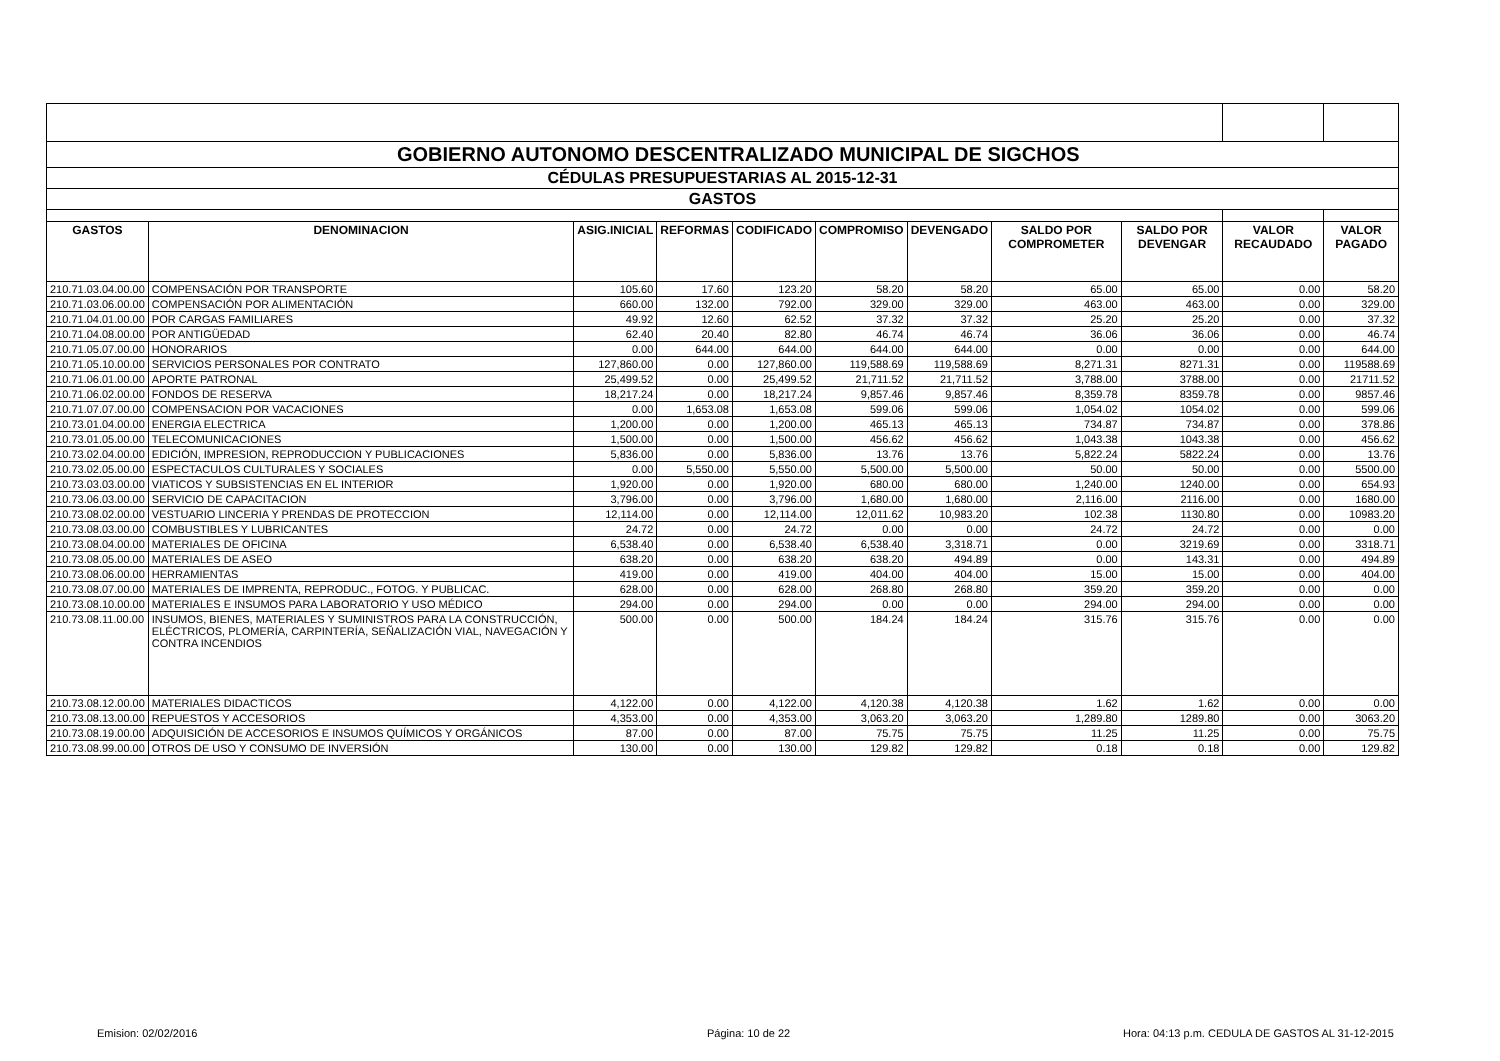| GOBIERNO AUTONOMO DESCENTRALIZADO MUNICIPAL DE SIGCHOS | | | | | | | | | | |
| CÉDULAS PRESUPUESTARIAS AL 2015-12-31 | | | | | | | | | | |
| GASTOS | | | | | | | | | | |
| GASTOS | DENOMINACION | ASIG.INICIAL | REFORMAS | CODIFICADO | COMPROMISO | DEVENGADO | SALDO POR COMPROMETER | SALDO POR DEVENGAR | VALOR RECAUDADO | VALOR PAGADO |
| 210.71.03.04.00.00 | COMPENSACIÓN POR TRANSPORTE | 105.60 | 17.60 | 123.20 | 58.20 | 58.20 | 65.00 | 65.00 | 0.00 | 58.20 |
| 210.71.03.06.00.00 | COMPENSACIÓN POR ALIMENTACIÓN | 660.00 | 132.00 | 792.00 | 329.00 | 329.00 | 463.00 | 463.00 | 0.00 | 329.00 |
| 210.71.04.01.00.00 | POR CARGAS FAMILIARES | 49.92 | 12.60 | 62.52 | 37.32 | 37.32 | 25.20 | 25.20 | 0.00 | 37.32 |
| 210.71.04.08.00.00 | POR ANTIGÜEDAD | 62.40 | 20.40 | 82.80 | 46.74 | 46.74 | 36.06 | 36.06 | 0.00 | 46.74 |
| 210.71.05.07.00.00 | HONORARIOS | 0.00 | 644.00 | 644.00 | 644.00 | 644.00 | 0.00 | 0.00 | 0.00 | 644.00 |
| 210.71.05.10.00.00 | SERVICIOS PERSONALES POR CONTRATO | 127,860.00 | 0.00 | 127,860.00 | 119,588.69 | 119,588.69 | 8,271.31 | 8271.31 | 0.00 | 119588.69 |
| 210.71.06.01.00.00 | APORTE PATRONAL | 25,499.52 | 0.00 | 25,499.52 | 21,711.52 | 21,711.52 | 3,788.00 | 3788.00 | 0.00 | 21711.52 |
| 210.71.06.02.00.00 | FONDOS DE RESERVA | 18,217.24 | 0.00 | 18,217.24 | 9,857.46 | 9,857.46 | 8,359.78 | 8359.78 | 0.00 | 9857.46 |
| 210.71.07.07.00.00 | COMPENSACION POR VACACIONES | 0.00 | 1,653.08 | 1,653.08 | 599.06 | 599.06 | 1,054.02 | 1054.02 | 0.00 | 599.06 |
| 210.73.01.04.00.00 | ENERGIA ELECTRICA | 1,200.00 | 0.00 | 1,200.00 | 465.13 | 465.13 | 734.87 | 734.87 | 0.00 | 378.86 |
| 210.73.01.05.00.00 | TELECOMUNICACIONES | 1,500.00 | 0.00 | 1,500.00 | 456.62 | 456.62 | 1,043.38 | 1043.38 | 0.00 | 456.62 |
| 210.73.02.04.00.00 | EDICIÓN, IMPRESION, REPRODUCCION Y PUBLICACIONES | 5,836.00 | 0.00 | 5,836.00 | 13.76 | 13.76 | 5,822.24 | 5822.24 | 0.00 | 13.76 |
| 210.73.02.05.00.00 | ESPECTACULOS CULTURALES Y SOCIALES | 0.00 | 5,550.00 | 5,550.00 | 5,500.00 | 5,500.00 | 50.00 | 50.00 | 0.00 | 5500.00 |
| 210.73.03.03.00.00 | VIATICOS Y SUBSISTENCIAS EN EL INTERIOR | 1,920.00 | 0.00 | 1,920.00 | 680.00 | 680.00 | 1,240.00 | 1240.00 | 0.00 | 654.93 |
| 210.73.06.03.00.00 | SERVICIO DE CAPACITACION | 3,796.00 | 0.00 | 3,796.00 | 1,680.00 | 1,680.00 | 2,116.00 | 2116.00 | 0.00 | 1680.00 |
| 210.73.08.02.00.00 | VESTUARIO LINCERIA Y PRENDAS DE PROTECCION | 12,114.00 | 0.00 | 12,114.00 | 12,011.62 | 10,983.20 | 102.38 | 1130.80 | 0.00 | 10983.20 |
| 210.73.08.03.00.00 | COMBUSTIBLES Y LUBRICANTES | 24.72 | 0.00 | 24.72 | 0.00 | 0.00 | 24.72 | 24.72 | 0.00 | 0.00 |
| 210.73.08.04.00.00 | MATERIALES DE OFICINA | 6,538.40 | 0.00 | 6,538.40 | 6,538.40 | 3,318.71 | 0.00 | 3219.69 | 0.00 | 3318.71 |
| 210.73.08.05.00.00 | MATERIALES DE ASEO | 638.20 | 0.00 | 638.20 | 638.20 | 494.89 | 0.00 | 143.31 | 0.00 | 494.89 |
| 210.73.08.06.00.00 | HERRAMIENTAS | 419.00 | 0.00 | 419.00 | 404.00 | 404.00 | 15.00 | 15.00 | 0.00 | 404.00 |
| 210.73.08.07.00.00 | MATERIALES DE IMPRENTA, REPRODUC., FOTOG. Y PUBLICAC. | 628.00 | 0.00 | 628.00 | 268.80 | 268.80 | 359.20 | 359.20 | 0.00 | 0.00 |
| 210.73.08.10.00.00 | MATERIALES E INSUMOS PARA LABORATORIO Y USO MÉDICO | 294.00 | 0.00 | 294.00 | 0.00 | 0.00 | 294.00 | 294.00 | 0.00 | 0.00 |
| 210.73.08.11.00.00 | INSUMOS, BIENES, MATERIALES Y SUMINISTROS PARA LA CONSTRUCCIÓN, ELÉCTRICOS, PLOMERÍA, CARPINTERÍA, SEÑALIZACIÓN VIAL, NAVEGACIÓN Y CONTRA INCENDIOS | 500.00 | 0.00 | 500.00 | 184.24 | 184.24 | 315.76 | 315.76 | 0.00 | 0.00 |
| 210.73.08.12.00.00 | MATERIALES DIDACTICOS | 4,122.00 | 0.00 | 4,122.00 | 4,120.38 | 4,120.38 | 1.62 | 1.62 | 0.00 | 0.00 |
| 210.73.08.13.00.00 | REPUESTOS Y ACCESORIOS | 4,353.00 | 0.00 | 4,353.00 | 3,063.20 | 3,063.20 | 1,289.80 | 1289.80 | 0.00 | 3063.20 |
| 210.73.08.19.00.00 | ADQUISICIÓN DE ACCESORIOS E INSUMOS QUÍMICOS Y ORGÁNICOS | 87.00 | 0.00 | 87.00 | 75.75 | 75.75 | 11.25 | 11.25 | 0.00 | 75.75 |
| 210.73.08.99.00.00 | OTROS DE USO Y CONSUMO DE INVERSIÓN | 130.00 | 0.00 | 130.00 | 129.82 | 129.82 | 0.18 | 0.18 | 0.00 | 129.82 |
Emision: 02/02/2016 Página: 10 de 22 Hora: 04:13 p.m. CEDULA DE GASTOS AL 31-12-2015